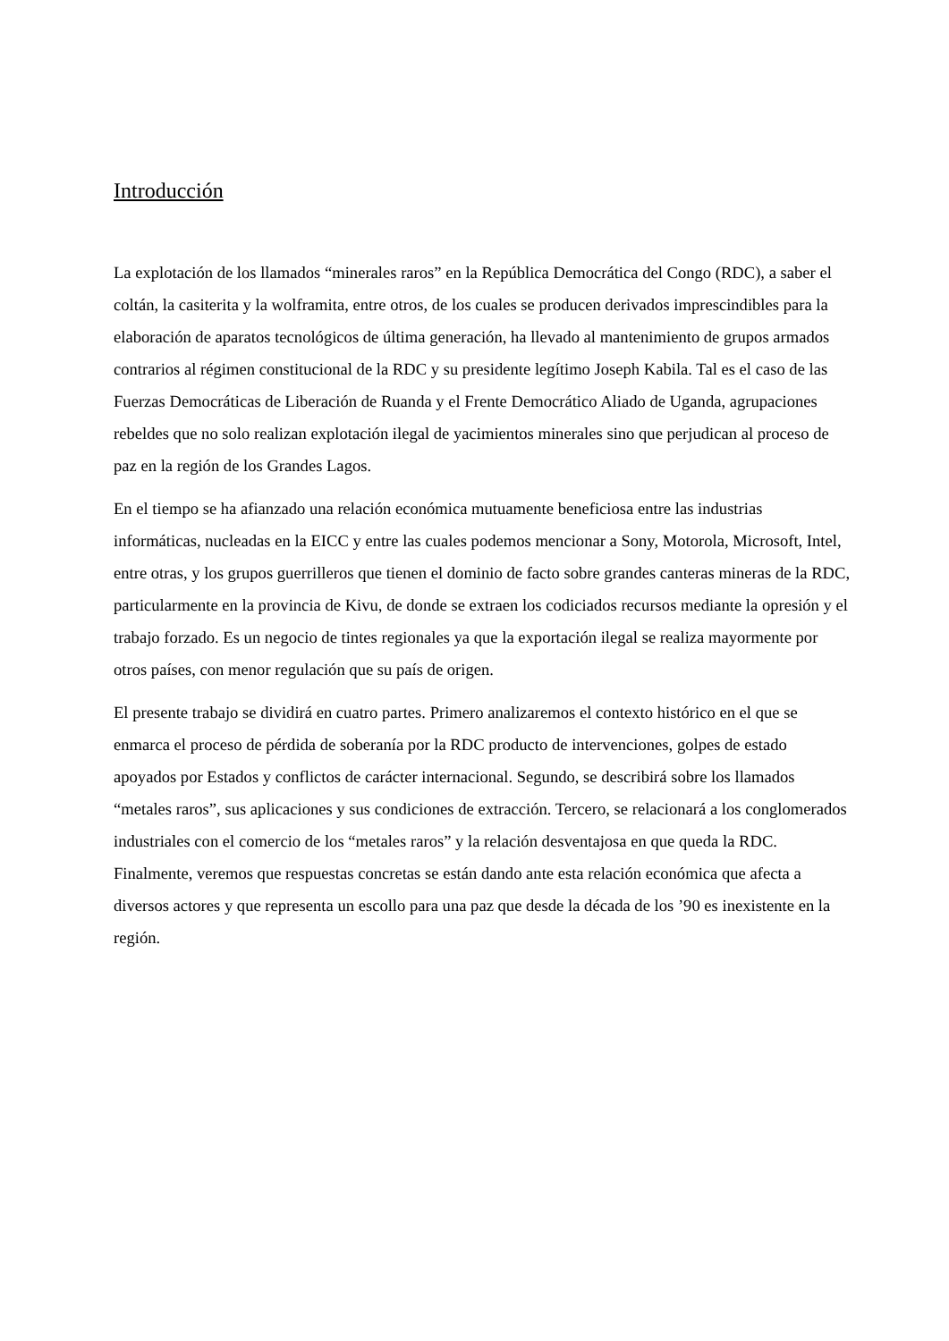Introducción
La explotación de los llamados “minerales raros” en la República Democrática del Congo (RDC), a saber el coltán, la casiterita y la wolframita, entre otros, de los cuales se producen derivados imprescindibles para la elaboración de aparatos tecnológicos de última generación, ha llevado al mantenimiento de grupos armados contrarios al régimen constitucional de la RDC y su presidente legítimo Joseph Kabila. Tal es el caso de las Fuerzas Democráticas de Liberación de Ruanda y el Frente Democrático Aliado de Uganda, agrupaciones rebeldes que no solo realizan explotación ilegal de yacimientos minerales sino que perjudican al proceso de paz en la región de los Grandes Lagos.
En el tiempo se ha afianzado una relación económica mutuamente beneficiosa entre las industrias informáticas, nucleadas en la EICC y entre las cuales podemos mencionar a Sony, Motorola, Microsoft, Intel, entre otras, y los grupos guerrilleros que tienen el dominio de facto sobre grandes canteras mineras de la RDC, particularmente en la provincia de Kivu, de donde se extraen los codiciados recursos mediante la opresión y el trabajo forzado. Es un negocio de tintes regionales ya que la exportación ilegal se realiza mayormente por otros países, con menor regulación que su país de origen.
El presente trabajo se dividirá en cuatro partes. Primero analizaremos el contexto histórico en el que se enmarca el proceso de pérdida de soberanía por la RDC producto de intervenciones, golpes de estado apoyados por Estados y conflictos de carácter internacional. Segundo, se describirá sobre los llamados “metales raros”, sus aplicaciones y sus condiciones de extracción. Tercero, se relacionará a los conglomerados industriales con el comercio de los “metales raros” y la relación desventajosa en que queda la RDC. Finalmente, veremos que respuestas concretas se están dando ante esta relación económica que afecta a diversos actores y que representa un escollo para una paz que desde la década de los ’90 es inexistente en la región.